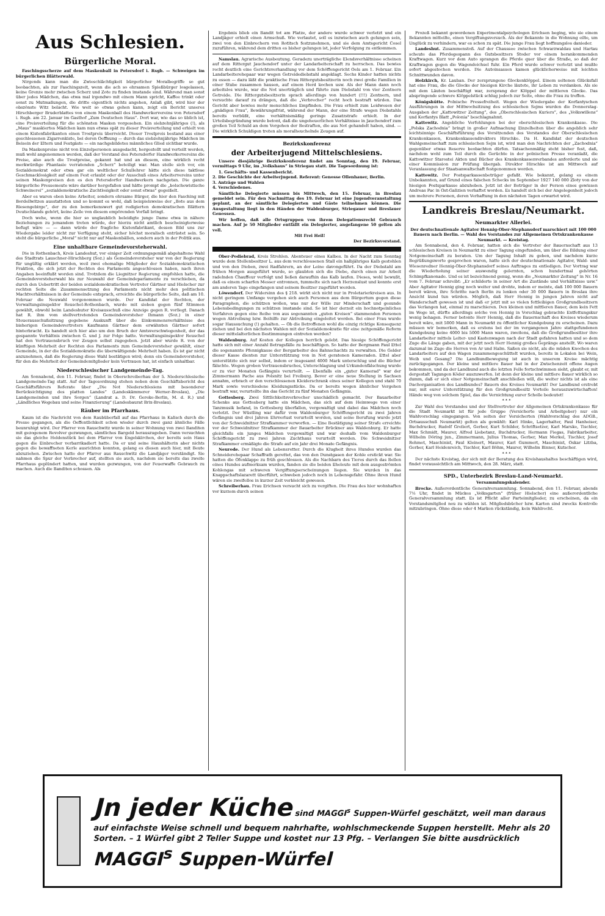Aus Schlesien.
Bürgerliche Moral.
Faschingsscherze auf dem Maskenball in Petersdorf i. Rsgb. — Schweigen im bürgerlichen Blätterwald.
Nirgends kann man die Zwieschlächtigkeit bürgerlicher Moralbegriffe so gut beobachten, als zur Faschingszeit, wenn die ach so ehrsamen Spießbürger losgelassen, keine Grenze mehr zwischen Scherz und Zote zu finden imstande sind. Während man sonst über jedes Mädchen, das etwa mal irgendwo mit einem Mann spricht, Kaffee trinkt oder sonst zu Mutmaßungen, die dritte eigentlich nichts angehen, Anlaß gibt, wird hier der obszönste Witz belacht. Wie weit so etwas gehen kann, zeigt ein Bericht unseres Hirschberger Bruderblattes von einem Maskenball des Handwerkervereins von Petersdorf i. Rsgb. am 22. Januar im Gasthof „Zum Deutschen Haus“. Dort war, wie das so üblich ist, eine Preisverteilung für die schönsten Masken vorgesehen. Ein siebzehnjähriges (!), als „Maus“ maskiertes Mädchen kam nun etwas spät zu dieser Preisverteilung und erhielt von einem Kistenfabrikanten einen Trostpreis überreicht. Dieser Trostpreis bestand aus einer geschlossenen Zigarrenkiste, bei deren Oeffnung — durch das siebzehnjährige Mädchen im Beisein der Eltern und Festgäste — ein nachgebildetes männliches Glied sichtbar wurde.
Da Maskenpreise nicht von Einzelpersonen ausgedacht, hergestellt und verteilt werden, muß wohl angenommen werden, daß der Vorstand des Petersdorfer Handwerkervereins die Preise, also auch die Trostpreise, gekannt hat und an diesem, eine wirklich recht merkwürdige Phantasie verratenden „Scherz“ beteiligt war. Man stelle sich vor, ein Sozialdemokrat oder etwa gar ein weltlicher Schullehrer hätte sich diese taktlose Geschmacklosigkeit auf einem Fest erlaubt oder der Ausschuß eines Arbeitervereins unter seinen Maskenpreisen den es den Petersdorfer Handwerkern nachgetan. Die ganze bürgerliche Pressemeute wäre darüber hergefallen und hätte prompt die „bolschewistische Schweinerei“ „sozialdemokratische Zuchtlosigkeit oder sonst etwas“ gegeißelt.
Aber es waren eben keine Arbeiter, sondern ehrsame Bürger, die hier den Fasching mit Bordellwitzen ausstatteten und so kommt es wohl, daß beispielsweise der „Bote aus dem Riesengebirge“, der zu den bemerkenswert gut redigierten demokratischen Blättern Deutschlands gehört, keine Zeile von diesem empörenden Vorfall bringt.
Doch wehe, wenn die hier so unglaublich beleidigte junge Dame etwa in nähere Beziehungen zu jemandem treten würde, der hierzu nicht amtlich bescheinigterweise befugt wäre — — dann würde der fragliche Kistenfabrikant, dessen Bild uns zur Wiedergabe leider nicht zur Verfügung steht, sicher höchst moralisch entrüstet sein. So steht die bürgerliche „Moral“ nicht nur auf Maskenbällen, sondern auch in der Politik aus.
Eine unhaltbare Gemeindevorsteherwahl.
Die in Rothenbach, Kreis Landeshut, vor einiger Zeit ordnungsgemäß abgehaltene Wahl des Stadtrats Lauschner-Hirschberg (Soz.) als Gemeindevorsteher war von der Regierung für ungültig erklärt worden, weil zwei ehemalige Mitglieder der Sozialdemokratischen Fraktion, die sich jetzt der Rechten des Parlaments angeschlossen haben, nach ihren Angaben beeinflußt worden sind. Trotzdem die Liegnitzer Regierung empfohlen hatte, die Gemeindevorsteherwahl bis zur Neuwahl der Gemeindeparlamente zu verschieben, da durch den Uebertritt der beiden sozialdemokratischen Vertreter Gärtner und Hielscher zur rechten Seite die Zusammensetzung des Parlaments nicht mehr den politischen Machtverhältnissen in der Gemeinde entsprach, erreichte die bürgerliche Seite, daß am 10. Februar die Neuwahl vorgenommen wurde. Der Kandidat der Rechten, der Verwaltungsinspektor Reuschel-Rothenbach, wurde mit sieben gegen fünf Stimmen gewählt, obwohl beim Landeshuter Kreisausschuß eine Anzeige gegen R. vorliegt. Danach hat R. ihm vom stellvertretenden Gemeindevorsteher Ihmann (Soz.) in einer Steuerausschußsitzung gegebene Auskunft über die Einkommensverhältnisse des bisherigen Gemeindevertreters Kaufmann Gärtner dem erwähnten Gärtner sofort hinterbracht. Es handelt sich hier also um den Bruch der Amtsverschwiegenheit, der das gespannte Verhältnis zwischen G. und J. zur Folge hatte. Verwaltungsinspektor Reuschel hat den Vertrauensbruch vor Zeugen selbst zugegeben. Jetzt aber wurde R. von der künftigen Mehrheit der Rechten des Parlaments zum Gemeindevorsteher gewählt, einer Gemeinde, in der die Sozialdemokratie die überwältigende Mehrheit haben. Es ist gar nicht anzunehmen, daß die Regierung diese Wahl bestätigen wird; denn ein Gemeindevorsteher, für den die Mehrheit der Gemeindemitglieder kein Vertrauen hat, ist einfach unhaltbar.
Niederschlesischer Landgemeinde-Tag.
Am Sonnabend, den 11. Februar, findet in Oberschreiberhau der 5. Niederschlesische Landgemeinde-Tag statt. Auf der Tagesordnung stehen neben dem Geschäftsbericht des Geschäftsführers Referate über „Die Not Niederschlesiens mit besonderer Berücksichtigung des platten Landes“ (Landeskämmerer Werner-Breslau), „Die Landgemeinden und ihre Sorgen“ (Landrat a. D. Dr. Gereke-Berlin, M. d. R.) und „Ländliches Wegebau und seine Finanzierung“ (Landesbaurat Brix-Breslau).
Räuber im Pfarrhaus.
Kaum ist die Nachricht von dem Raubüberfall auf das Pfarrhaus in Kalisch durch die Presse gegangen, als die Oeffentlichkeit schon wieder durch zwei ganz ähnliche Fälle beunruhigt wird. Der Pfarrer von Rauschwitz wurde in seiner Wohnung von zwei Banditen mit gezogenem Revolver gezwungen, sämtliches Bargeld herauszugeben. Dann versuchten sie das gleiche Heldenstück bei dem Pfarrer von Engelskirchen, der bereits sein Haus gegen die Einbrecher verbarrikadiert hatte. Da er und seine Haushälterin aber nichts gegen die bewaffneten Kerle ausrichten konnten, gelang es diesen auch hier, mit Beute abzuziehen. Zwischen hatte der Pfarrer aus Rauschwitz die Landjäger verständigt. Sie nahmen die Spur der Verbrecher auf, stellten sie auch, nachdem sie bereits das zweite Pfarrhaus geplündert hatten, und wurden gezwungen, von der Feuerwaffe Gebrauch zu machen. Auch die Banditen schossen. Als
Ergebnis blieb ein Bandit tot am Platze, der andere wurde schwer verletzt und ein Landjäger erhielt einen Armschuß. Wie verlautet, soll es inzwischen auch gelungen sein, zwei von den Einbrechern von Rotitsch festzunehmen, und sie dem Amtsgericht Cosel zuzuführen, während dem dritten es bisher gelungen ist, jeder Verfolgung zu entkommen.
Namslau. Agrarische Ausbeutung. Geradezu unerträgliche Elendsverhältnisse scheinen auf dem Rittergut Jauchendorf unter der Landarbeiterschaft zu herrschen. Das bewies recht deutlich eine Gerichtsverhandlung vor dem Schöffengericht Oels am 1. Februar. Ein Landarbeiterehepaar war wegen Getreidediebstahl angeklagt. Sechs Kinder hatten nichts zu essen — dazu läßt die praktische Frau Rittergutsbesitzerin noch zwei große Familien in einer Stube zusammen hausen, auf einem Herd kochen usw. Als der Mann dann noch arbeitslos wurde, war die Not unerträglich und führte zum Diebstahl von vier Zentnern Getreide. Die Rittergutsbesitzerin sprach allerdings von hundert (!!!) Zentnern, und versuchte darauf zu drängen, daß die „Verbrecher“ recht hoch bestraft würden. Das Gericht aber bewies mehr menschliches Empfinden. Die Frau erhielt zum Leidwesen der „gnädigen Frau“, Bewährungsfrist, während der Mann, der eine Strafe wegen Diebstahls bereits verbüßt, eine verhältnismäßig geringe Zusatzstrafe erhielt. In der Urteilsbegründung wurde betont, daß die ungeheuerlichen Verhältnisse in Jauchendorf zum großen Teil Schuld an dem Vergehen der Bestraften, die aus Not gehandelt haben, sind. — Die wirklich Schuldigen treten als moralheuchelnde Zeugen auf.
Bezirkskonferenz
der Arbeiterjugend Mittelschlesiens.
Unsere diesjährige Bezirkskonferenz findet am Sonntag, den 19. Februar, vormittags 9 Uhr, im „Volkshaus“ in Striegau statt. Die Tagesordnung ist:
1. Geschäfts- und Kassenbericht.
2. Die Geschichte der Arbeiterjugend. Referent: Genosse Ollenhauer, Berlin.
3. Anträge und Wahlen
4. Verschiedenes.
Sämtliche Delegierte müssen bis Mittwoch, den 15. Februar, in Breslau gemeldet sein. Für den Nachmittag des 19. Februar ist eine Jugendveranstaltung geplant, an der sämtliche Delegierten und Gäste teilnehmen können. Die Ausgestaltung liegt in den Händen der Waldenburger, Striegauer und Breslauer Genossen.
Wir hoffen, daß alle Ortsgruppen von ihrem Delegationsrecht Gebrauch machen. Auf je 50 Mitglieder entfällt ein Delegierter, angefangene 50 gelten als voll.
Mit Frei Heil!
Der Bezirksvorstand.
Ober-Podiebrad, Kreis Strehlen. Abenteuer eines Kalbes. In der Nacht zum Sonntag wurde dem Stellenbesitzer L. aus dem verschlossenen Stall ein halbjähriges Kalb gestohlen und von den Dieben, zwei Radfahrern, an der Leine davongeführt. Da der Diebstahl am frühen Morgen ausgeführt wurde, so glaubten sich die Diebe, durch einen zur Arbeit radelnden Chauffeur verfolgt und ließen daraufhin das Kalb laufen. Dieses, wohl bewußt, daß es einem scharfen Messer entronnen, tummelte sich nach Herzenslust und konnte erst am anderen Tage eingefangen und seinem Besitzer zugeführt werden.
Löwendorf. Der Widersinn des § 218. wirkt sich nicht nur in Proletarierkreisen aus. In nicht geringem Umfange vergehen sich auch Personen aus dem Bürgertum gegen diese Paragraphen, die schützen wollen, was nur der Wille zur Minderschaft und gesunde Lebensbedingungen zu schützen imstande sind. So ist hier derzeit ein hochnotpeinliches Verfahren gegen eine Reihe von aus sogenannten „guten Kreisen“ stammenden Personen wegen Abtreibung bzw. Beihilfe zur Abtreibung eingeleitet worden. Bei einer Frau wurde sogar Haussuchung (!) gehalten. — Ob die Betroffenen wohl die einzig richtige Konsequenz ziehen und bei den nächsten Wahlen mit der Sozialdemokratie für eine zeitgemäße Reform dieser mittelalterlichen Bestimmungen eintreten werden?
Waldenburg. Auf Kosten der Kollegen herrlich gelebt. Das hiesige Schöffengericht hatte sich mit einer Anzahl Betrugsfälle zu beschäftigen. So hatte der Bergmann Paul Ettel die sogenannte Pfennigkasse der Bergarbeiter des Bahnschachts zu verwalten. Die Gelder dieser Kasse dienten zur Unterstützung von in Not geratenen Kameraden. Ettel aber unterstützte sich nur selbst, indem er insgesamt 4000 Mark unterschlug und die Bücher fälschte. Wegen groben Vertrauensbruches, Unterschlagung und Urkundenfälschung wurde er zu vier Monaten Gefängnis verurteilt. — Ebenfalls ein „guter Kamerad“ war der Zimmermann Pache aus Polsnitz bei Freiburg. Bevor er eine neue Stellung in Sachsen annahm, erbrach er den verschlossenen Kleiderschrank eines seiner Kollegen und stahl 70 Mark sowie verschiedene Kleidungsstücke. Da er bereits wegen ähnlicher Vergehen bestraft war, verurteilte ihn das Gericht zu fünf Monaten Gefängnis.
Gottesberg. Zwei Sittlichkeitsverbrecher unschädlich gemacht. Der Bauarbeiter Schenke aus Gottesberg hatte ein Mädchen, das sich auf dem Heimwege von einer Tanzmusik befand, in Gottesberg überfallen, vergewaltigt und dabei das Mädchen noch verletzt. Der Wüstling war dafür vom Waldenburger Schöffengericht zu zwei Jahren Gefängnis und drei Jahren Ehrverlust verurteilt worden, und seine Berufung wurde jetzt von der Schweidnitzer Strafkammer verworfen. — Eine Bestätigung seiner Strafe erreichte vor der Schweidnitzer Strafkammer der Bauarbeiter Brückner aus Waldenburg. Er hatte gleichfalls ein junges Mädchen vergewaltigt und war deshalb vom Waldenburger Schöffengericht zu zwei Jahren Zuchthaus verurteilt worden. Die Schweidnitzer Strafkammer ermäßigte die Strafe auf ein Jahr drei Monate Gefängnis.
Neurode. Der Hund als Lebensretter. Durch die Klugheit ihres Hundes wurden das Schneiderehepaar Schaffrath gerettet, das von den Dunstgasen der Kohle erstickt war. Sie hatten die Ofenklappe zu früh geschlossen. Als die Nachbarn des Tieres durch das Bellen eines Hundes aufmerksam wurden, fanden sie die beiden Eheleute mit dem ausgeströmten Kohlengas mit schweren Vergiftungserscheinungen liegen. Sie wurden in das Knappschaftslazarett überführt, schweben jedoch noch in Lebensgefahr. Ohne ihren Hund wären sie zweifellos in kurzer Zeit verbleicht gewesen.
Schreiberhau. Frau Erichsen versucht sich zu vergiften. Die Frau des hier wohnhaften vor kurzem durch seinen
Prozeß bekannt gewordenen Experimentalpsychologen Erichsen beging, wie sie einem Bekannten mitteilte, einen Vergiftungsversuch. Als der Bekannte in die Wohnung eilte, um Unglück zu verhindern, war es schon zu spät. Die junge Frau liegt hoffnungslos danieder.
Landeshut. Zusammenstoß. Auf der Chaussee zwischen Schwarzwaldau und Hartau scheute das Pferdegespann des Gutsbesitzers Stoder vor einem herankommenden Kraftwagen. Kurz vor dem Auto sprangen die Pferde quer über die Straße, so daß der Kraftwagen gegen die Wagendeichsel fuhr. Ein Pferd wurde schwer verletzt und mußte sofort abgestochen werden. Die Autoinsassen kamen glücklicherweise mit leichten Schnittwunden davon.
Holzkirch, Kr. Lauban. Der zersprungene Glockenklöppel. Einem seltenen Glücksfall hat eine Frau, die die Glocke der hiesigen Kirche läutete, ihr Leben zu verdanken. Als sie mit dem Läuten beschäftigt war, zersprang der Klöppel der mittleren Glocke. Das abspringende schwere Klöppelstück schlug jedoch zur Seite, ohne die Frau zu treffen.
Königshütte. Polnische Pressefreiheit. Wegen der Wiedergabe der Korfantyschen Ausführungen in der Mittwochsitzung des schlesischen Sejms wurden die Donnerstag-Ausgaben der „Kattowitzer Zeitung“, des „Oberschlesischen Kuriers“, des „Volkswillens“ und Korfantys Blatt „Polonia“ beschlagnahmt.
Kattowitz. Angebliche Verfehlungen bei der oberschlesischen Krankenkasse. Die „Polska Zachodnia“ bringt in großer Aufmachung Einzelheiten über die angeblich sehr leichtsinnige Geschäftsführung des Vorsitzenden des Vorstandes der Oberschlesischen Krankenkassen, Krankenkassendirektors Hirschke. Da H. Kandidat der deutschen Wahlgemeinschaft zum schlesischen Sejm ist, wird man den Nachrichten der „Zachodnia“ gegenüber etwas Reserve beobachten dürfen. Tatsachenmäßig steht bisher fest, daß, nachdem wohl zum Teil durch die Gerüchte in der polnischen Presse veranlaßt, die Kattowitzer Starostei Akten und Bücher des Krankenkassenverbandes anforderte und sie einer Kommission zur Prüfung übergab. Direktor Hirschke ist am Mittwoch auf Veranlassung der Staatsanwaltschaft festgenommen worden.
Kattowitz. Der Postsparkassenbetrüger gefaßt. Wie bekannt, gelang es einem Unbekannten, auf Grund eines falschen Schecks im September 1927 140 000 Zloty von der hiesigen Postsparkasse abzuheben. Jetzt ist der Betrüger in der Person eines gewissen Andreas Pac in Ost-Galizien verhaftet worden. Es handelt sich bei der Angelegenheit jedoch um mehrere Personen, deren Verhaftung in den nächsten Tagen erwartet wird.
Landkreis Breslau/Neumarkt.
Neumarkter Allerlei.
Der deutschnationale Agitator Hennig-Ober-Stephansdorf marschiert mit 100 000 Bauern nach Berlin. — Wahl des Vorstandes zur Allgemeinen Ortskrankenkasse Neumarkt. — Kreistag.
Am Sonnabend, den 4. Februar, hatten sich die Vertreter der Bauernschaft aus 13 schlesischen Kreisen in Neumarkt zu einer Tagung eingefunden, um über die Bildung einer Notgemeinschaft zu beraten. Um der Tagung Inhalt zu geben, und nachdem kurze Begrüßungsworte gesprochen waren, hatte sich der deutschnationale Agitator, Wald- und Wiesenredner Hennig-Ober-Stephansdorf seines Auftrages zu entledigen. Der Vortrag war die Wiederholung seiner auswendig gelernten, schon hundertmal gehörten Schimpfkanonade. Und es ist bezeichnend genug, wenn die „Neumarkter Zeitung“ in Nr. 16 vom 7. Februar schreibt: „Er schilderte in seiner Art die Zustände und Verhältnisse usw.“ Aber Agitator Hennig ging noch weiter und drohte, indem er meinte, daß 100 000 Bauern bereit wären, ihre Schritte nach Berlin zu lenken oder 30 000 Bauern in Breslau ihre Ansicht kund tun würden. Möglich, daß Herr Hennig in jungen Jahren nicht auf Wanderschaft gewesen ist und daß er jetzt mit so vielen fettleibigen Großgrundbesitzern das Verlangen hat, einmal zu marschieren. Den kleinen und mittleren Bauer, dem kein Fett im Wege ist, dürfte allerdings solche von Hennig in Vorschlag gebrachte Entfettungskur wenig behagen. Ferner betonte Herr Hennig, daß die Bauernschaft des Kreises wiederum bereit wäre, mit 5000 Mann in Neumarkt zu öffentlicher Kundgebung zu erscheinen. Dazu müssen wir bemerken, daß es erstens bei der im vergangenen Jahre stattgefundenen Kundgebung keine 4000 bis 5000 Mann waren, zweitens, daß die Großgrundbesitzer ihre Landarbeiter mittels Leiter- und Kastenwagen nach der Stadt gefahren hatten und so dem Zuge die Länge gaben, mit der jetzt noch Herr Hennig großes Gepränge anstellt. Wo waren dazumal im Zuge die Herren von Ar und Halm. Saßen sie nicht, als die müden Knochen des Landarbeiters auf den Wagen zusammengeschüttelt wurden, bereits in Lokalen bei Wein, Weib und Gesang? Die Landbundbewegung ist auch in unserem Kreise mächtig zurückgegangen. Der kleine und mittlere Bauer hat in der Zwischenzeit offene Augen bekommen, und da der Landbund auch die letzten Felle fortschwimmen sieht, glaubt er, mit dergestalt Tagungen Köder auszuwerfen. Ist denn der kleine und mittlere Bauer wirklich so dumm, daß er sich einer Notgemeinschaft anschließen will, die weiter nichts ist als eine Dachorganisation des Landbundes? Bauern des Kreises Neumarkt! Der Landbund erstrebt nur, mit eurer Unterstützung für den Großgrundbesitz Vorteile herauszuwirtschaften! Hände weg von solchem Spiel, das die Vernichtung eurer Scholle bedeutet!
* * *
Zur Wahl des Vorstandes und der Stellvertreter der Allgemeinen Ortskrankenkasse für die Stadt Neumarkt ist für jede Gruppe (Versicherte und Arbeitgeber) nur ein Wahlvorschlag eingegangen. Von seiten der Versicherten (Wahlvorschlag des ADGB., Ortsausschuß Neumarkt) gelten als gewählt: Karl Hinke, Lagerhalter, Paul Hanheiser, Buchdrucker, Rudolf Greliert, Gerber, Kurt Schilder, Schriftsetzer, Karl Marske, Tischler, Max Schmidt, Maurer, Alfred Liebetanz, Buchdrucker, Hermann Fiegas, Fabrikarbeiter, Wilhelm Döring jun., Zimmermann, Julius Thomas, Gerber, Max Merkel, Tischler, Josef Rehmet, Maschinist, Paul Kleinert, Maurer, Karl Gummert, Maschinist, Oskar Litzba, Gerber, Karl Heidenreich, Tischler, Karl Böhm, Maurer, Wilhelm Binner, Kutscher.
* * *
Der nächste Kreistag, der sich mit der Beratung des Kreishaushaltes beschäftigen wird, findet voraussichtlich am Mittwoch, den 28. März, statt.
SPD., Unterbezirk Breslau-Land-Neumarkt.
Versammlungskalender.
Brocke. Außerordentliche Generalversammlung. Sonnabend, den 11. Februar, abends 7½ Uhr, findet in Mückes „Volksgarten“ (früher Hielscher) eine außerordentliche Generalversammlung statt. Es ist Pflicht aller Parteimitglieder, zu erscheinen, da ein Vorstandsmitglied neu zu wählen ist. Mitgliedsbücher bzw. Karten sind zwecks Kontrolle mitzubringen. Ohne diese oder 4 Marken rückständig, kein Wahlrecht.
Jn jeder Küche sind MAGGI<sup>s</sup> Suppen-Würfel geschätzt, weil man daraus auf einfachste Weise schnell und bequem nahrhafte, wohlschmeckende Suppen herstellt. Mehr als 20 Sorten. – 1 Würfel gibt 2 Teller Suppe und kostet nur 13 Pfg. – Verlangen Sie bitte ausdrücklich MAGGI<sup>s</sup> Suppen-Würfel